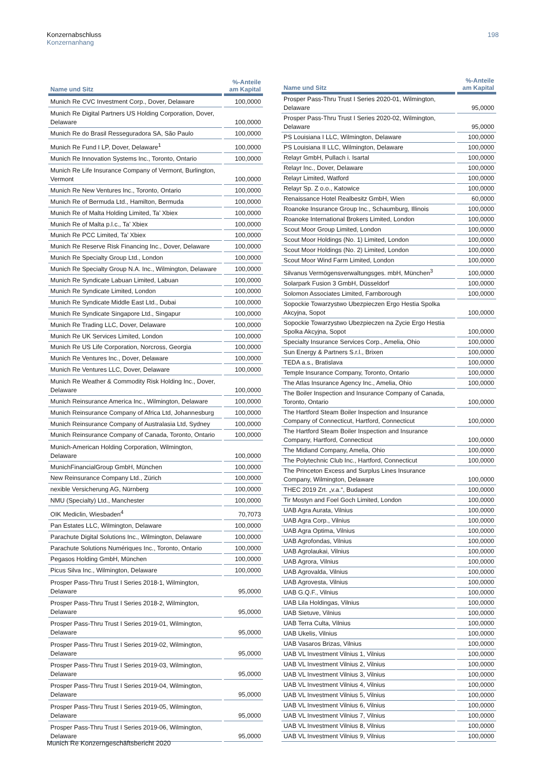198 Konzernabschluss
Konzernanhang
| Name und Sitz | %-Anteile am Kapital |
| --- | --- |
| Munich Re CVC Investment Corp., Dover, Delaware | 100,0000 |
| Munich Re Digital Partners US Holding Corporation, Dover, Delaware | 100,0000 |
| Munich Re do Brasil Resseguradora SA, São Paulo | 100,0000 |
| Munich Re Fund I LP, Dover, Delaware<sup>1</sup> | 100,0000 |
| Munich Re Innovation Systems Inc., Toronto, Ontario | 100,0000 |
| Munich Re Life Insurance Company of Vermont, Burlington, Vermont | 100,0000 |
| Munich Re New Ventures Inc., Toronto, Ontario | 100,0000 |
| Munich Re of Bermuda Ltd., Hamilton, Bermuda | 100,0000 |
| Munich Re of Malta Holding Limited, Ta’ Xbiex | 100,0000 |
| Munich Re of Malta p.l.c., Ta’ Xbiex | 100,0000 |
| Munich Re PCC Limited, Ta’ Xbiex | 100,0000 |
| Munich Re Reserve Risk Financing Inc., Dover, Delaware | 100,0000 |
| Munich Re Specialty Group Ltd., London | 100,0000 |
| Munich Re Specialty Group N.A. Inc., Wilmington, Delaware | 100,0000 |
| Munich Re Syndicate Labuan Limited, Labuan | 100,0000 |
| Munich Re Syndicate Limited, London | 100,0000 |
| Munich Re Syndicate Middle East Ltd., Dubai | 100,0000 |
| Munich Re Syndicate Singapore Ltd., Singapur | 100,0000 |
| Munich Re Trading LLC, Dover, Delaware | 100,0000 |
| Munich Re UK Services Limited, London | 100,0000 |
| Munich Re US Life Corporation, Norcross, Georgia | 100,0000 |
| Munich Re Ventures Inc., Dover, Delaware | 100,0000 |
| Munich Re Ventures LLC, Dover, Delaware | 100,0000 |
| Munich Re Weather & Commodity Risk Holding Inc., Dover, Delaware | 100,0000 |
| Munich Reinsurance America Inc., Wilmington, Delaware | 100,0000 |
| Munich Reinsurance Company of Africa Ltd, Johannesburg | 100,0000 |
| Munich Reinsurance Company of Australasia Ltd, Sydney | 100,0000 |
| Munich Reinsurance Company of Canada, Toronto, Ontario | 100,0000 |
| Munich-American Holding Corporation, Wilmington, Delaware | 100,0000 |
| MunichFinancialGroup GmbH, München | 100,0000 |
| New Reinsurance Company Ltd., Zürich | 100,0000 |
| nexible Versicherung AG, Nürnberg | 100,0000 |
| NMU (Specialty) Ltd., Manchester | 100,0000 |
| OIK Mediclin, Wiesbaden<sup>4</sup> | 70,7073 |
| Pan Estates LLC, Wilmington, Delaware | 100,0000 |
| Parachute Digital Solutions Inc., Wilmington, Delaware | 100,0000 |
| Parachute Solutions Numériques Inc., Toronto, Ontario | 100,0000 |
| Pegasos Holding GmbH, München | 100,0000 |
| Picus Silva Inc., Wilmington, Delaware | 100,0000 |
| Prosper Pass-Thru Trust I Series 2018-1, Wilmington, Delaware | 95,0000 |
| Prosper Pass-Thru Trust I Series 2018-2, Wilmington, Delaware | 95,0000 |
| Prosper Pass-Thru Trust I Series 2019-01, Wilmington, Delaware | 95,0000 |
| Prosper Pass-Thru Trust I Series 2019-02, Wilmington, Delaware | 95,0000 |
| Prosper Pass-Thru Trust I Series 2019-03, Wilmington, Delaware | 95,0000 |
| Prosper Pass-Thru Trust I Series 2019-04, Wilmington, Delaware | 95,0000 |
| Prosper Pass-Thru Trust I Series 2019-05, Wilmington, Delaware | 95,0000 |
| Prosper Pass-Thru Trust I Series 2019-06, Wilmington, Delaware | 95,0000 |
| Name und Sitz | %-Anteile am Kapital |
| --- | --- |
| Prosper Pass-Thru Trust I Series 2020-01, Wilmington, Delaware | 95,0000 |
| Prosper Pass-Thru Trust I Series 2020-02, Wilmington, Delaware | 95,0000 |
| PS Louisiana I LLC, Wilmington, Delaware | 100,0000 |
| PS Louisiana II LLC, Wilmington, Delaware | 100,0000 |
| Relayr GmbH, Pullach i. Isartal | 100,0000 |
| Relayr Inc., Dover, Delaware | 100,0000 |
| Relayr Limited, Watford | 100,0000 |
| Relayr Sp. Z o.o., Katowice | 100,0000 |
| Renaissance Hotel Realbesitz GmbH, Wien | 60,0000 |
| Roanoke Insurance Group Inc., Schaumburg, Illinois | 100,0000 |
| Roanoke International Brokers Limited, London | 100,0000 |
| Scout Moor Group Limited, London | 100,0000 |
| Scout Moor Holdings (No. 1) Limited, London | 100,0000 |
| Scout Moor Holdings (No. 2) Limited, London | 100,0000 |
| Scout Moor Wind Farm Limited, London | 100,0000 |
| Silvanus Vermögensverwaltungsges. mbH, München<sup>3</sup> | 100,0000 |
| Solarpark Fusion 3 GmbH, Düsseldorf | 100,0000 |
| Solomon Associates Limited, Farnborough | 100,0000 |
| Sopockie Towarzystwo Ubezpieczen Ergo Hestia Spolka Akcyjna, Sopot | 100,0000 |
| Sopockie Towarzystwo Ubezpieczen na Zycie Ergo Hestia Spolka Akcyjna, Sopot | 100,0000 |
| Specialty Insurance Services Corp., Amelia, Ohio | 100,0000 |
| Sun Energy & Partners S.r.l., Brixen | 100,0000 |
| TEDA a.s., Bratislava | 100,0000 |
| Temple Insurance Company, Toronto, Ontario | 100,0000 |
| The Atlas Insurance Agency Inc., Amelia, Ohio | 100,0000 |
| The Boiler Inspection and Insurance Company of Canada, Toronto, Ontario | 100,0000 |
| The Hartford Steam Boiler Inspection and Insurance Company of Connecticut, Hartford, Connecticut | 100,0000 |
| The Hartford Steam Boiler Inspection and Insurance Company, Hartford, Connecticut | 100,0000 |
| The Midland Company, Amelia, Ohio | 100,0000 |
| The Polytechnic Club Inc., Hartford, Connecticut | 100,0000 |
| The Princeton Excess and Surplus Lines Insurance Company, Wilmington, Delaware | 100,0000 |
| THEC 2019 Zrt. „v.a.“, Budapest | 100,0000 |
| Tir Mostyn and Foel Goch Limited, London | 100,0000 |
| UAB Agra Aurata, Vilnius | 100,0000 |
| UAB Agra Corp., Vilnius | 100,0000 |
| UAB Agra Optima, Vilnius | 100,0000 |
| UAB Agrofondas, Vilnius | 100,0000 |
| UAB Agrolaukai, Vilnius | 100,0000 |
| UAB Agrora, Vilnius | 100,0000 |
| UAB Agrovalda, Vilnius | 100,0000 |
| UAB Agrovesta, Vilnius | 100,0000 |
| UAB G.Q.F., Vilnius | 100,0000 |
| UAB Lila Holdingas, Vilnius | 100,0000 |
| UAB Sietuve, Vilnius | 100,0000 |
| UAB Terra Culta, Vilnius | 100,0000 |
| UAB Ukelis, Vilnius | 100,0000 |
| UAB Vasaros Brizas, Vilnius | 100,0000 |
| UAB VL Investment Vilnius 1, Vilnius | 100,0000 |
| UAB VL Investment Vilnius 2, Vilnius | 100,0000 |
| UAB VL Investment Vilnius 3, Vilnius | 100,0000 |
| UAB VL Investment Vilnius 4, Vilnius | 100,0000 |
| UAB VL Investment Vilnius 5, Vilnius | 100,0000 |
| UAB VL Investment Vilnius 6, Vilnius | 100,0000 |
| UAB VL Investment Vilnius 7, Vilnius | 100,0000 |
| UAB VL Investment Vilnius 8, Vilnius | 100,0000 |
| UAB VL Investment Vilnius 9, Vilnius | 100,0000 |
Munich Re Konzerngeschäftsbericht 2020